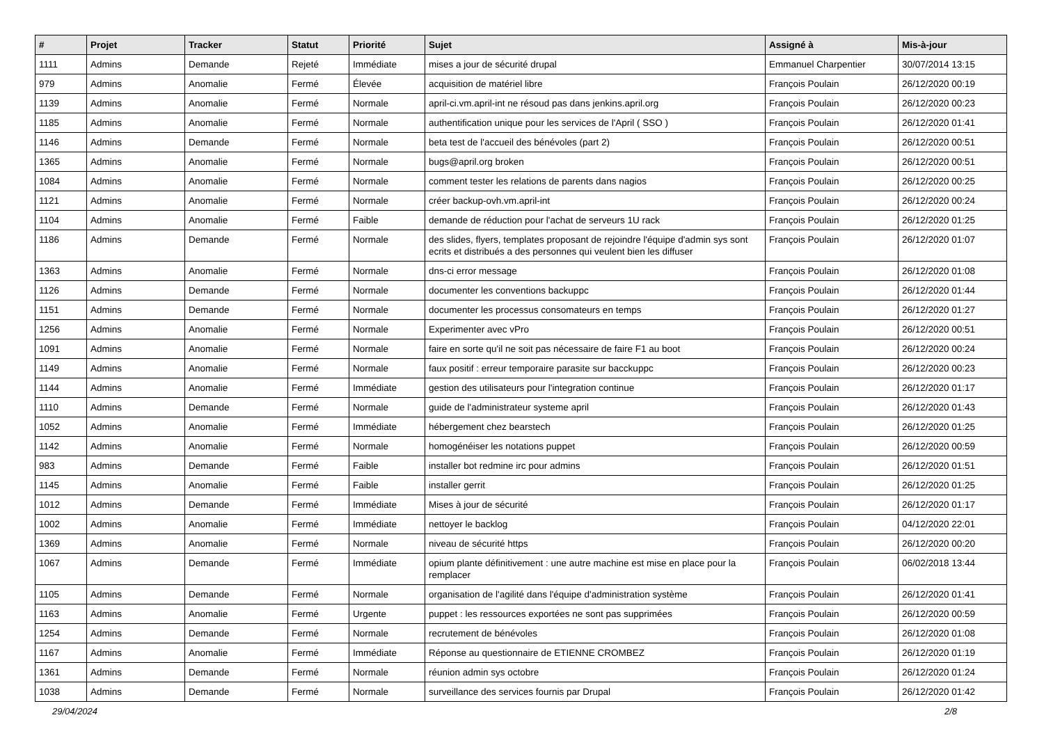| # | Projet | Tracker | Statut | Priorité | Sujet | Assigné à | Mis-à-jour |
| --- | --- | --- | --- | --- | --- | --- | --- |
| 1111 | Admins | Demande | Rejeté | Immédiate | mises a jour de sécurité drupal | Emmanuel Charpentier | 30/07/2014 13:15 |
| 979 | Admins | Anomalie | Fermé | Élevée | acquisition de matériel libre | François Poulain | 26/12/2020 00:19 |
| 1139 | Admins | Anomalie | Fermé | Normale | april-ci.vm.april-int ne résoud pas dans jenkins.april.org | François Poulain | 26/12/2020 00:23 |
| 1185 | Admins | Anomalie | Fermé | Normale | authentification unique pour les services de l'April ( SSO ) | François Poulain | 26/12/2020 01:41 |
| 1146 | Admins | Demande | Fermé | Normale | beta test de l'accueil des bénévoles (part 2) | François Poulain | 26/12/2020 00:51 |
| 1365 | Admins | Anomalie | Fermé | Normale | bugs@april.org broken | François Poulain | 26/12/2020 00:51 |
| 1084 | Admins | Anomalie | Fermé | Normale | comment tester les relations de parents dans nagios | François Poulain | 26/12/2020 00:25 |
| 1121 | Admins | Anomalie | Fermé | Normale | créer backup-ovh.vm.april-int | François Poulain | 26/12/2020 00:24 |
| 1104 | Admins | Anomalie | Fermé | Faible | demande de réduction pour l'achat de serveurs 1U rack | François Poulain | 26/12/2020 01:25 |
| 1186 | Admins | Demande | Fermé | Normale | des slides, flyers, templates proposant de rejoindre l'équipe d'admin sys sont ecrits et distribués a des personnes qui veulent bien les diffuser | François Poulain | 26/12/2020 01:07 |
| 1363 | Admins | Anomalie | Fermé | Normale | dns-ci error message | François Poulain | 26/12/2020 01:08 |
| 1126 | Admins | Demande | Fermé | Normale | documenter les conventions backuppc | François Poulain | 26/12/2020 01:44 |
| 1151 | Admins | Demande | Fermé | Normale | documenter les processus consomateurs en temps | François Poulain | 26/12/2020 01:27 |
| 1256 | Admins | Anomalie | Fermé | Normale | Experimenter avec vPro | François Poulain | 26/12/2020 00:51 |
| 1091 | Admins | Anomalie | Fermé | Normale | faire en sorte qu'il ne soit pas nécessaire de faire F1 au boot | François Poulain | 26/12/2020 00:24 |
| 1149 | Admins | Anomalie | Fermé | Normale | faux positif : erreur temporaire parasite sur bacckuppc | François Poulain | 26/12/2020 00:23 |
| 1144 | Admins | Anomalie | Fermé | Immédiate | gestion des utilisateurs pour l'integration continue | François Poulain | 26/12/2020 01:17 |
| 1110 | Admins | Demande | Fermé | Normale | guide de l'administrateur systeme april | François Poulain | 26/12/2020 01:43 |
| 1052 | Admins | Anomalie | Fermé | Immédiate | hébergement chez bearstech | François Poulain | 26/12/2020 01:25 |
| 1142 | Admins | Anomalie | Fermé | Normale | homogénéiser les notations puppet | François Poulain | 26/12/2020 00:59 |
| 983 | Admins | Demande | Fermé | Faible | installer bot redmine irc pour admins | François Poulain | 26/12/2020 01:51 |
| 1145 | Admins | Anomalie | Fermé | Faible | installer gerrit | François Poulain | 26/12/2020 01:25 |
| 1012 | Admins | Demande | Fermé | Immédiate | Mises à jour de sécurité | François Poulain | 26/12/2020 01:17 |
| 1002 | Admins | Anomalie | Fermé | Immédiate | nettoyer le backlog | François Poulain | 04/12/2020 22:01 |
| 1369 | Admins | Anomalie | Fermé | Normale | niveau de sécurité https | François Poulain | 26/12/2020 00:20 |
| 1067 | Admins | Demande | Fermé | Immédiate | opium plante définitivement : une autre machine est mise en place pour la remplacer | François Poulain | 06/02/2018 13:44 |
| 1105 | Admins | Demande | Fermé | Normale | organisation de l'agilité dans l'équipe d'administration système | François Poulain | 26/12/2020 01:41 |
| 1163 | Admins | Anomalie | Fermé | Urgente | puppet : les ressources exportées ne sont pas supprimées | François Poulain | 26/12/2020 00:59 |
| 1254 | Admins | Demande | Fermé | Normale | recrutement de bénévoles | François Poulain | 26/12/2020 01:08 |
| 1167 | Admins | Anomalie | Fermé | Immédiate | Réponse au questionnaire de ETIENNE CROMBEZ | François Poulain | 26/12/2020 01:19 |
| 1361 | Admins | Demande | Fermé | Normale | réunion admin sys octobre | François Poulain | 26/12/2020 01:24 |
| 1038 | Admins | Demande | Fermé | Normale | surveillance des services fournis par Drupal | François Poulain | 26/12/2020 01:42 |
29/04/2024 2/8